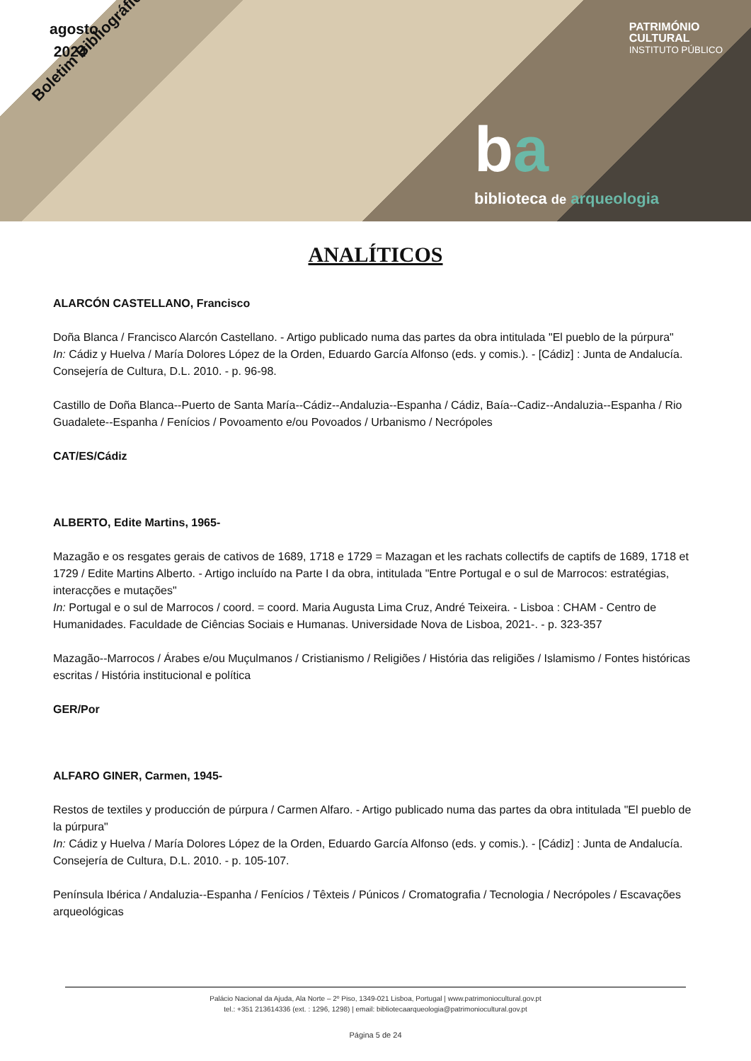agosto
2024
Boletim Bibliográfico
PATRIMÓNIO
CULTURAL
INSTITUTO PÚBLICO
ba
biblioteca de arqueologia
ANALÍTICOS
ALARCÓN CASTELLANO, Francisco
Doña Blanca / Francisco Alarcón Castellano. - Artigo publicado numa das partes da obra intitulada "El pueblo de la púrpura"
In: Cádiz y Huelva / María Dolores López de la Orden, Eduardo García Alfonso (eds. y comis.). - [Cádiz] : Junta de Andalucía. Consejería de Cultura, D.L. 2010. - p. 96-98.
Castillo de Doña Blanca--Puerto de Santa María--Cádiz--Andaluzia--Espanha / Cádiz, Baía--Cadiz--Andaluzia--Espanha / Rio Guadalete--Espanha / Fenícios / Povoamento e/ou Povoados / Urbanismo / Necrópoles
CAT/ES/Cádiz
ALBERTO, Edite Martins, 1965-
Mazagão e os resgates gerais de cativos de 1689, 1718 e 1729 = Mazagan et les rachats collectifs de captifs de 1689, 1718 et 1729 / Edite Martins Alberto. - Artigo incluído na Parte I da obra, intitulada "Entre Portugal e o sul de Marrocos: estratégias, interacções e mutações"
In: Portugal e o sul de Marrocos / coord. = coord. Maria Augusta Lima Cruz, André Teixeira. - Lisboa : CHAM - Centro de Humanidades. Faculdade de Ciências Sociais e Humanas. Universidade Nova de Lisboa, 2021-. - p. 323-357
Mazagão--Marrocos / Árabes e/ou Muçulmanos / Cristianismo / Religiões / História das religiões / Islamismo / Fontes históricas escritas / História institucional e política
GER/Por
ALFARO GINER, Carmen, 1945-
Restos de textiles y producción de púrpura / Carmen Alfaro. - Artigo publicado numa das partes da obra intitulada "El pueblo de la púrpura"
In: Cádiz y Huelva / María Dolores López de la Orden, Eduardo García Alfonso (eds. y comis.). - [Cádiz] : Junta de Andalucía. Consejería de Cultura, D.L. 2010. - p. 105-107.
Península Ibérica / Andaluzia--Espanha / Fenícios / Têxteis / Púnicos / Cromatografia / Tecnologia / Necrópoles / Escavações arqueológicas
Palácio Nacional da Ajuda, Ala Norte – 2º Piso, 1349-021 Lisboa, Portugal | www.patrimoniocultural.gov.pt
tel.: +351 213614336 (ext. : 1296, 1298) | email: bibliotecaarqueologia@patrimoniocultural.gov.pt
Página 5 de 24